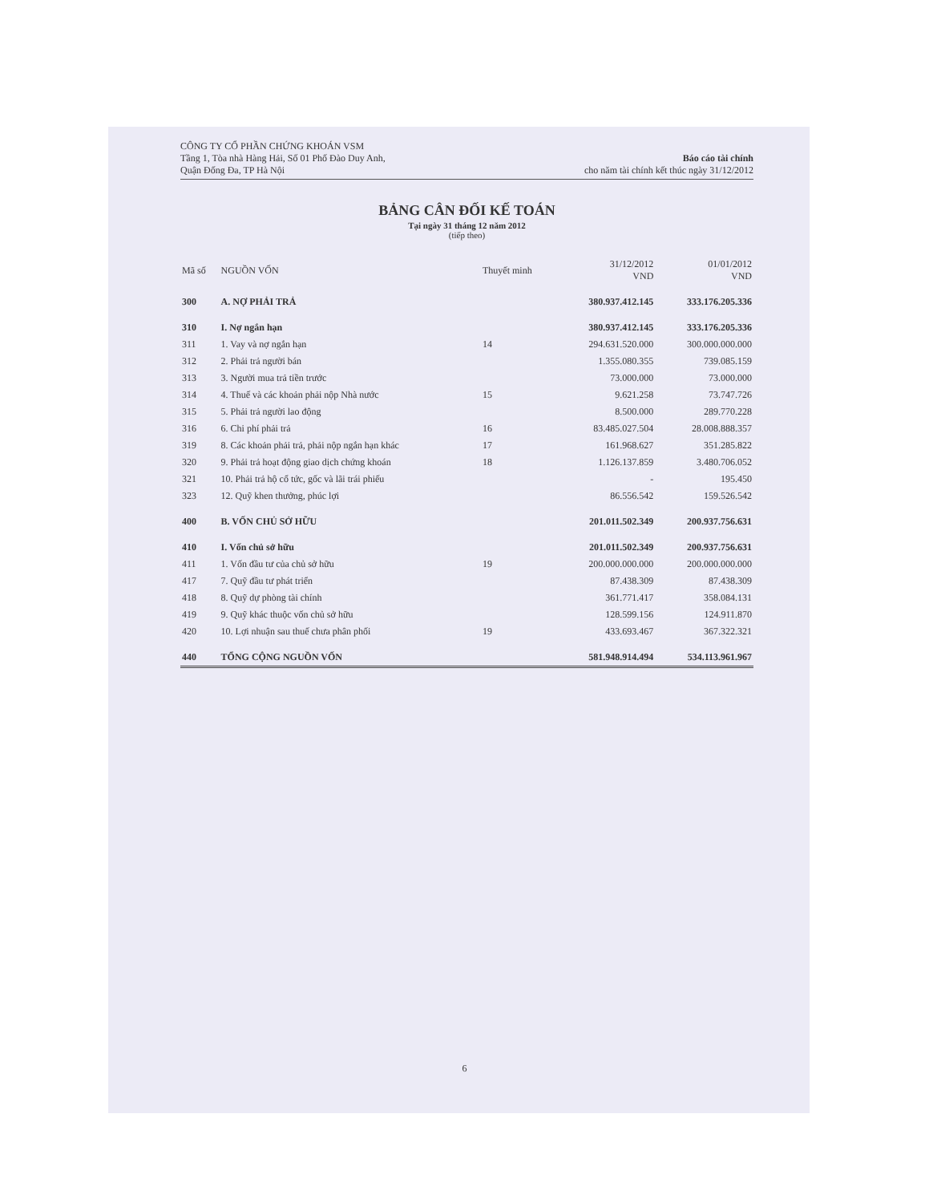CÔNG TY CỔ PHẦN CHỨNG KHOÁN VSM
Tầng 1, Tòa nhà Hàng Hải, Số 01 Phố Đào Duy Anh,
Quận Đống Đa, TP Hà Nội
Báo cáo tài chính
cho năm tài chính kết thúc ngày 31/12/2012
BẢNG CÂN ĐỐI KẾ TOÁN
Tại ngày 31 tháng 12 năm 2012
(tiếp theo)
| Mã số | NGUỒN VỐN | Thuyết minh | 31/12/2012 VND | 01/01/2012 VND |
| --- | --- | --- | --- | --- |
| 300 | A. NỢ PHẢI TRẢ | | 380.937.412.145 | 333.176.205.336 |
| 310 | I. Nợ ngắn hạn | | 380.937.412.145 | 333.176.205.336 |
| 311 | 1. Vay và nợ ngắn hạn | 14 | 294.631.520.000 | 300.000.000.000 |
| 312 | 2. Phải trả người bán | | 1.355.080.355 | 739.085.159 |
| 313 | 3. Người mua trả tiền trước | | 73.000.000 | 73.000.000 |
| 314 | 4. Thuế và các khoản phải nộp Nhà nước | 15 | 9.621.258 | 73.747.726 |
| 315 | 5. Phải trả người lao động | | 8.500.000 | 289.770.228 |
| 316 | 6. Chi phí phải trả | 16 | 83.485.027.504 | 28.008.888.357 |
| 319 | 8. Các khoản phải trả, phải nộp ngắn hạn khác | 17 | 161.968.627 | 351.285.822 |
| 320 | 9. Phải trả hoạt động giao dịch chứng khoán | 18 | 1.126.137.859 | 3.480.706.052 |
| 321 | 10. Phải trả hộ cổ tức, gốc và lãi trái phiếu | | - | 195.450 |
| 323 | 12. Quỹ khen thưởng, phúc lợi | | 86.556.542 | 159.526.542 |
| 400 | B. VỐN CHỦ SỞ HỮU | | 201.011.502.349 | 200.937.756.631 |
| 410 | I. Vốn chủ sở hữu | | 201.011.502.349 | 200.937.756.631 |
| 411 | 1. Vốn đầu tư của chủ sở hữu | 19 | 200.000.000.000 | 200.000.000.000 |
| 417 | 7. Quỹ đầu tư phát triển | | 87.438.309 | 87.438.309 |
| 418 | 8. Quỹ dự phòng tài chính | | 361.771.417 | 358.084.131 |
| 419 | 9. Quỹ khác thuộc vốn chủ sở hữu | | 128.599.156 | 124.911.870 |
| 420 | 10. Lợi nhuận sau thuế chưa phân phối | 19 | 433.693.467 | 367.322.321 |
| 440 | TỔNG CỘNG NGUỒN VỐN | | 581.948.914.494 | 534.113.961.967 |
6